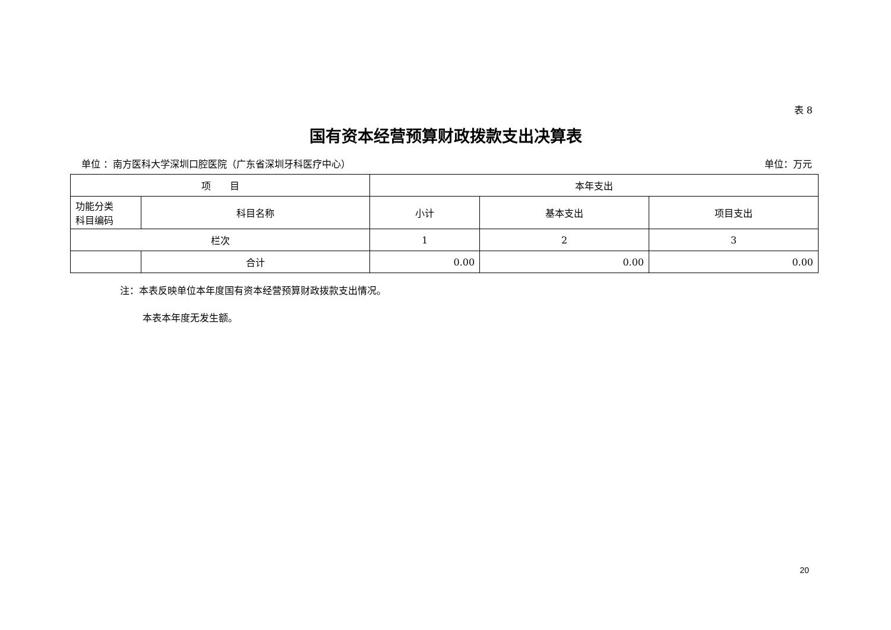表 8
国有资本经营预算财政拨款支出决算表
单位 ：南方医科大学深圳口腔医院（广东省深圳牙科医疗中心） 单位：万元
| 项 目 | | 本年支出 | | |
| --- | --- | --- | --- | --- |
| 功能分类 科目编码 | 科目名称 | 小计 | 基本支出 | 项目支出 |
| 栏次 | | 1 | 2 | 3 |
| | 合计 | 0.00 | 0.00 | 0.00 |
注：本表反映单位本年度国有资本经营预算财政拨款支出情况。
本表本年度无发生额。
20